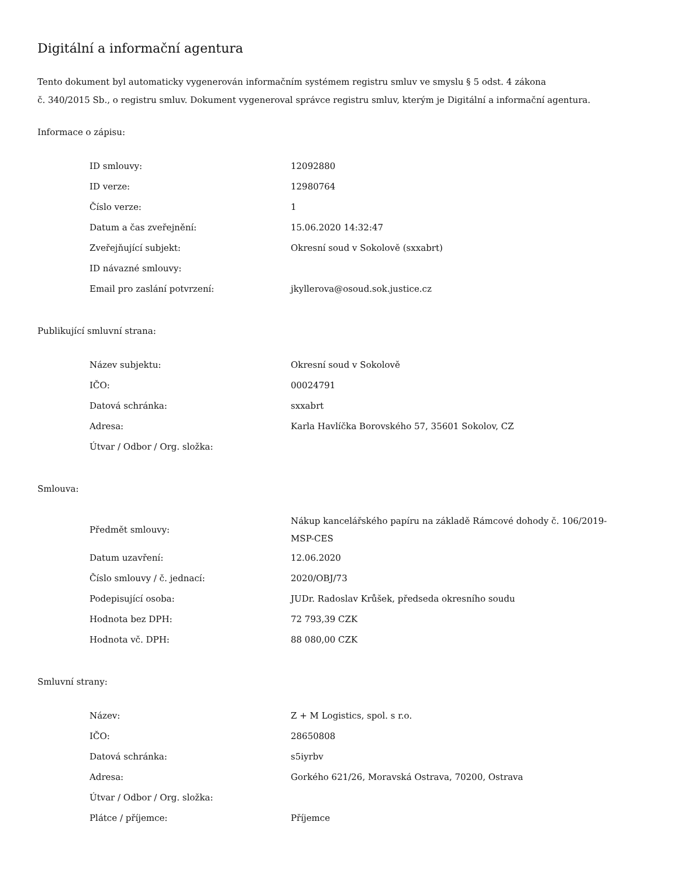Digitální a informační agentura
Tento dokument byl automaticky vygenerován informačním systémem registru smluv ve smyslu § 5 odst. 4 zákona
č. 340/2015 Sb., o registru smluv. Dokument vygeneroval správce registru smluv, kterým je Digitální a informační agentura.
Informace o zápisu:
| ID smlouvy: | 12092880 |
| ID verze: | 12980764 |
| Číslo verze: | 1 |
| Datum a čas zveřejnění: | 15.06.2020 14:32:47 |
| Zveřejňující subjekt: | Okresní soud v Sokolově (sxxabrt) |
| ID návazné smlouvy: | |
| Email pro zaslání potvrzení: | jkyllerova@osoud.sok.justice.cz |
Publikující smluvní strana:
| Název subjektu: | Okresní soud v Sokolově |
| IČO: | 00024791 |
| Datová schránka: | sxxabrt |
| Adresa: | Karla Havlíčka Borovského 57, 35601 Sokolov, CZ |
| Útvar / Odbor / Org. složka: | |
Smlouva:
| Předmět smlouvy: | Nákup kancelářského papíru na základě Rámcové dohody č. 106/2019-MSP-CES |
| Datum uzavření: | 12.06.2020 |
| Číslo smlouvy / č. jednací: | 2020/OBJ/73 |
| Podepisující osoba: | JUDr. Radoslav Krůšek, předseda okresního soudu |
| Hodnota bez DPH: | 72 793,39 CZK |
| Hodnota vč. DPH: | 88 080,00 CZK |
Smluvní strany:
| Název: | Z + M Logistics, spol. s r.o. |
| IČO: | 28650808 |
| Datová schránka: | s5iyrbv |
| Adresa: | Gorkého 621/26, Moravská Ostrava, 70200, Ostrava |
| Útvar / Odbor / Org. složka: | |
| Plátce / příjemce: | Příjemce |